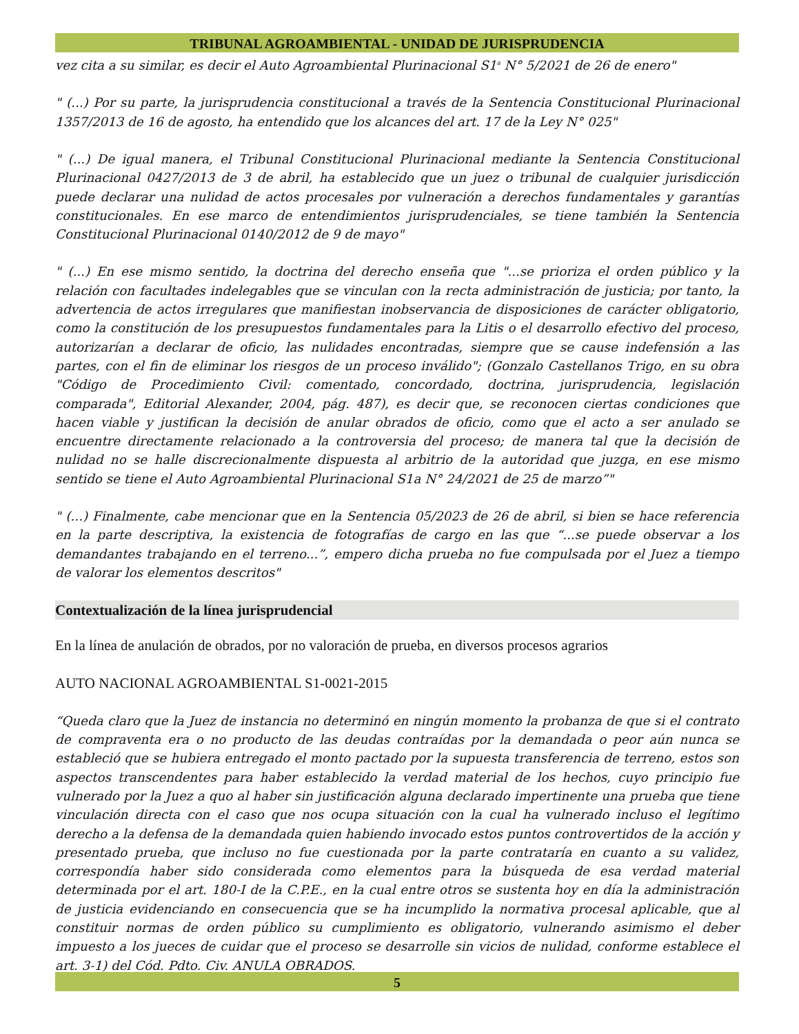TRIBUNAL AGROAMBIENTAL - UNIDAD DE JURISPRUDENCIA
vez cita a su similar, es decir el Auto Agroambiental Plurinacional S1<sup>a</sup> N° 5/2021 de 26 de enero"
" (...) Por su parte, la jurisprudencia constitucional a través de la Sentencia Constitucional Plurinacional 1357/2013 de 16 de agosto, ha entendido que los alcances del art. 17 de la Ley N° 025"
" (...) De igual manera, el Tribunal Constitucional Plurinacional mediante la Sentencia Constitucional Plurinacional 0427/2013 de 3 de abril, ha establecido que un juez o tribunal de cualquier jurisdicción puede declarar una nulidad de actos procesales por vulneración a derechos fundamentales y garantías constitucionales. En ese marco de entendimientos jurisprudenciales, se tiene también la Sentencia Constitucional Plurinacional 0140/2012 de 9 de mayo"
" (...) En ese mismo sentido, la doctrina del derecho enseña que "...se prioriza el orden público y la relación con facultades indelegables que se vinculan con la recta administración de justicia; por tanto, la advertencia de actos irregulares que manifiestan inobservancia de disposiciones de carácter obligatorio, como la constitución de los presupuestos fundamentales para la Litis o el desarrollo efectivo del proceso, autorizarían a declarar de oficio, las nulidades encontradas, siempre que se cause indefensión a las partes, con el fin de eliminar los riesgos de un proceso inválido"; (Gonzalo Castellanos Trigo, en su obra "Código de Procedimiento Civil: comentado, concordado, doctrina, jurisprudencia, legislación comparada", Editorial Alexander, 2004, pág. 487), es decir que, se reconocen ciertas condiciones que hacen viable y justifican la decisión de anular obrados de oficio, como que el acto a ser anulado se encuentre directamente relacionado a la controversia del proceso; de manera tal que la decisión de nulidad no se halle discrecionalmente dispuesta al arbitrio de la autoridad que juzga, en ese mismo sentido se tiene el Auto Agroambiental Plurinacional S1a N° 24/2021 de 25 de marzo”"
" (...) Finalmente, cabe mencionar que en la Sentencia 05/2023 de 26 de abril, si bien se hace referencia en la parte descriptiva, la existencia de fotografías de cargo en las que “...se puede observar a los demandantes trabajando en el terreno...”, empero dicha prueba no fue compulsada por el Juez a tiempo de valorar los elementos descritos"
Contextualización de la línea jurisprudencial
En la línea de anulación de obrados, por no valoración de prueba, en diversos procesos agrarios
AUTO NACIONAL AGROAMBIENTAL S1-0021-2015
“Queda claro que la Juez de instancia no determinó en ningún momento la probanza de que si el contrato de compraventa era o no producto de las deudas contraídas por la demandada o peor aún nunca se estableció que se hubiera entregado el monto pactado por la supuesta transferencia de terreno, estos son aspectos transcendentes para haber establecido la verdad material de los hechos, cuyo principio fue vulnerado por la Juez a quo al haber sin justificación alguna declarado impertinente una prueba que tiene vinculación directa con el caso que nos ocupa situación con la cual ha vulnerado incluso el legítimo derecho a la defensa de la demandada quien habiendo invocado estos puntos controvertidos de la acción y presentado prueba, que incluso no fue cuestionada por la parte contratаría en cuanto a su validez, correspondía haber sido considerada como elementos para la búsqueda de esa verdad material determinada por el art. 180-I de la C.P.E., en la cual entre otros se sustenta hoy en día la administración de justicia evidenciando en consecuencia que se ha incumplido la normativa procesal aplicable, que al constituir normas de orden público su cumplimiento es obligatorio, vulnerando asimismo el deber impuesto a los jueces de cuidar que el proceso se desarrolle sin vicios de nulidad, conforme establece el art. 3-1) del Cód. Pdto. Civ. ANULA OBRADOS.
5